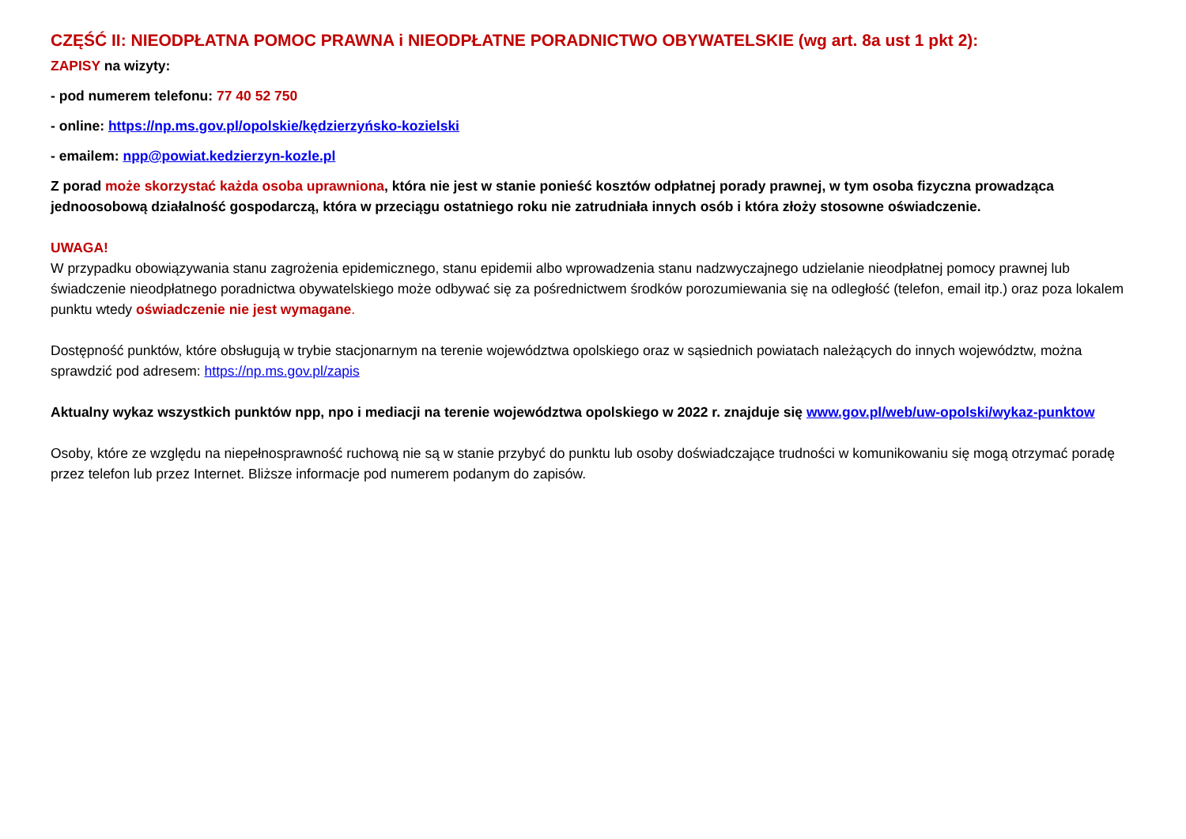CZĘŚĆ II: NIEODPŁATNA POMOC PRAWNA i NIEODPŁATNE PORADNICTWO OBYWATELSKIE (wg art. 8a ust 1 pkt 2):
ZAPISY na wizyty:
- pod numerem telefonu: 77 40 52 750
- online: https://np.ms.gov.pl/opolskie/kędzierzyńsko-kozielski
- emailem: npp@powiat.kedzierzyn-kozle.pl
Z porad może skorzystać każda osoba uprawniona, która nie jest w stanie ponieść kosztów odpłatnej porady prawnej, w tym osoba fizyczna prowadząca jednoosobową działalność gospodarczą, która w przeciągu ostatniego roku nie zatrudniała innych osób i która złoży stosowne oświadczenie.
UWAGA!
W przypadku obowiązywania stanu zagrożenia epidemicznego, stanu epidemii albo wprowadzenia stanu nadzwyczajnego udzielanie nieodpłatnej pomocy prawnej lub świadczenie nieodpłatnego poradnictwa obywatelskiego może odbywać się za pośrednictwem środków porozumiewania się na odległość (telefon, email itp.) oraz poza lokalem punktu wtedy oświadczenie nie jest wymagane.
Dostępność punktów, które obsługują w trybie stacjonarnym na terenie województwa opolskiego oraz w sąsiednich powiatach należących do innych województw, można sprawdzić pod adresem: https://np.ms.gov.pl/zapis
Aktualny wykaz wszystkich punktów npp, npo i mediacji na terenie województwa opolskiego w 2022 r. znajduje się www.gov.pl/web/uw-opolski/wykaz-punktow
Osoby, które ze względu na niepełnosprawność ruchową nie są w stanie przybyć do punktu lub osoby doświadczające trudności w komunikowaniu się mogą otrzymać poradę przez telefon lub przez Internet. Bliższe informacje pod numerem podanym do zapisów.